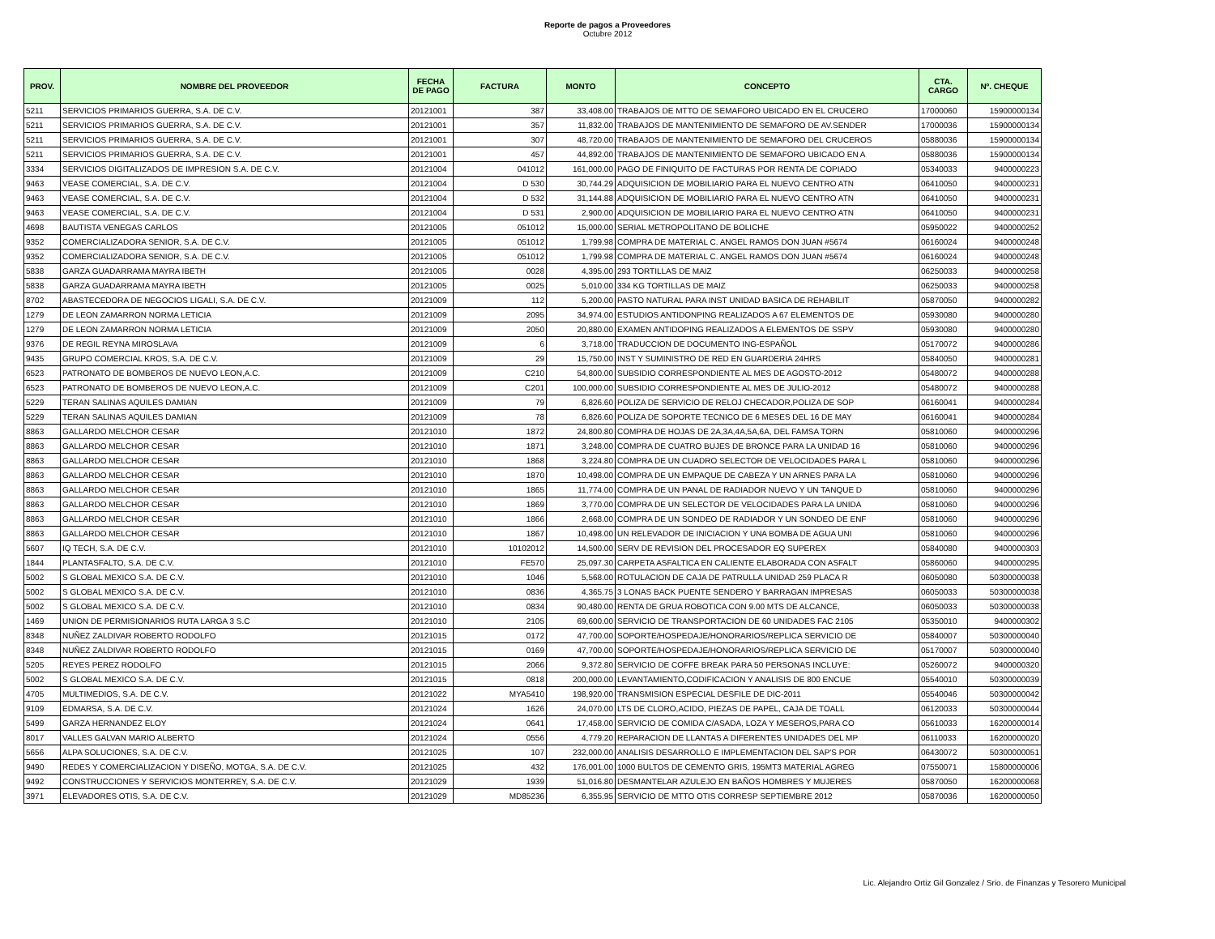Reporte de pagos a Proveedores
Octubre 2012
| PROV. | NOMBRE DEL PROVEEDOR | FECHA DE PAGO | FACTURA | MONTO | CONCEPTO | CTA. CARGO | Nº. CHEQUE |
| --- | --- | --- | --- | --- | --- | --- | --- |
| 5211 | SERVICIOS PRIMARIOS GUERRA, S.A. DE C.V. | 20121001 | 387 | 33,408.00 | TRABAJOS DE MTTO DE SEMAFORO UBICADO EN EL CRUCERO | 17000060 | 15900000134 |
| 5211 | SERVICIOS PRIMARIOS GUERRA, S.A. DE C.V. | 20121001 | 357 | 11,832.00 | TRABAJOS DE MANTENIMIENTO DE SEMAFORO DE AV.SENDER | 17000036 | 15900000134 |
| 5211 | SERVICIOS PRIMARIOS GUERRA, S.A. DE C.V. | 20121001 | 307 | 48,720.00 | TRABAJOS DE MANTENIMIENTO DE SEMAFORO DEL CRUCEROS | 05880036 | 15900000134 |
| 5211 | SERVICIOS PRIMARIOS GUERRA, S.A. DE C.V. | 20121001 | 457 | 44,892.00 | TRABAJOS DE MANTENIMIENTO DE SEMAFORO UBICADO EN A | 05880036 | 15900000134 |
| 3334 | SERVICIOS DIGITALIZADOS DE IMPRESION S.A. DE C.V. | 20121004 | 041012 | 161,000.00 | PAGO DE FINIQUITO DE FACTURAS POR RENTA DE COPIADO | 05340033 | 9400000223 |
| 9463 | VEASE COMERCIAL, S.A. DE C.V. | 20121004 | D 530 | 30,744.29 | ADQUISICION DE MOBILIARIO PARA EL NUEVO CENTRO ATN | 06410050 | 9400000231 |
| 9463 | VEASE COMERCIAL, S.A. DE C.V. | 20121004 | D 532 | 31,144.88 | ADQUISICION DE MOBILIARIO PARA EL NUEVO CENTRO ATN | 06410050 | 9400000231 |
| 9463 | VEASE COMERCIAL, S.A. DE C.V. | 20121004 | D 531 | 2,900.00 | ADQUISICION DE MOBILIARIO PARA EL NUEVO CENTRO ATN | 06410050 | 9400000231 |
| 4698 | BAUTISTA VENEGAS CARLOS | 20121005 | 051012 | 15,000.00 | SERIAL METROPOLITANO DE BOLICHE | 05950022 | 9400000252 |
| 9352 | COMERCIALIZADORA SENIOR, S.A. DE C.V. | 20121005 | 051012 | 1,799.98 | COMPRA DE MATERIAL C. ANGEL RAMOS DON JUAN #5674 | 06160024 | 9400000248 |
| 9352 | COMERCIALIZADORA SENIOR, S.A. DE C.V. | 20121005 | 051012 | 1,799.98 | COMPRA DE MATERIAL C. ANGEL RAMOS DON JUAN #5674 | 06160024 | 9400000248 |
| 5838 | GARZA GUADARRAMA MAYRA IBETH | 20121005 | 0028 | 4,395.00 | 293 TORTILLAS DE MAIZ | 06250033 | 9400000258 |
| 5838 | GARZA GUADARRAMA MAYRA IBETH | 20121005 | 0025 | 5,010.00 | 334 KG TORTILLAS DE MAIZ | 06250033 | 9400000258 |
| 8702 | ABASTECEDORA DE NEGOCIOS LIGALI, S.A. DE C.V. | 20121009 | 112 | 5,200.00 | PASTO NATURAL PARA INST UNIDAD BASICA DE REHABILIT | 05870050 | 9400000282 |
| 1279 | DE LEON ZAMARRON NORMA LETICIA | 20121009 | 2095 | 34,974.00 | ESTUDIOS ANTIDONPING REALIZADOS A 67 ELEMENTOS DE | 05930080 | 9400000280 |
| 1279 | DE LEON ZAMARRON NORMA LETICIA | 20121009 | 2050 | 20,880.00 | EXAMEN ANTIDOPING REALIZADOS A ELEMENTOS DE SSPV | 05930080 | 9400000280 |
| 9376 | DE REGIL REYNA MIROSLAVA | 20121009 | 6 | 3,718.00 | TRADUCCION DE DOCUMENTO ING-ESPAÑOL | 05170072 | 9400000286 |
| 9435 | GRUPO COMERCIAL KROS, S.A. DE C.V. | 20121009 | 29 | 15,750.00 | INST Y SUMINISTRO DE RED EN GUARDERIA 24HRS | 05840050 | 9400000281 |
| 6523 | PATRONATO DE BOMBEROS DE NUEVO LEON,A.C. | 20121009 | C210 | 54,800.00 | SUBSIDIO CORRESPONDIENTE AL MES DE AGOSTO-2012 | 05480072 | 9400000288 |
| 6523 | PATRONATO DE BOMBEROS DE NUEVO LEON,A.C. | 20121009 | C201 | 100,000.00 | SUBSIDIO CORRESPONDIENTE AL MES DE JULIO-2012 | 05480072 | 9400000288 |
| 5229 | TERAN SALINAS AQUILES DAMIAN | 20121009 | 79 | 6,826.60 | POLIZA DE SERVICIO DE RELOJ CHECADOR,POLIZA DE SOP | 06160041 | 9400000284 |
| 5229 | TERAN SALINAS AQUILES DAMIAN | 20121009 | 78 | 6,826.60 | POLIZA DE SOPORTE TECNICO DE 6 MESES DEL 16 DE MAY | 06160041 | 9400000284 |
| 8863 | GALLARDO MELCHOR CESAR | 20121010 | 1872 | 24,800.80 | COMPRA DE HOJAS DE 2A,3A,4A,5A,6A, DEL FAMSA TORN | 05810060 | 9400000296 |
| 8863 | GALLARDO MELCHOR CESAR | 20121010 | 1871 | 3,248.00 | COMPRA DE CUATRO BUJES DE BRONCE PARA LA UNIDAD 16 | 05810060 | 9400000296 |
| 8863 | GALLARDO MELCHOR CESAR | 20121010 | 1868 | 3,224.80 | COMPRA DE UN CUADRO SELECTOR DE VELOCIDADES PARA L | 05810060 | 9400000296 |
| 8863 | GALLARDO MELCHOR CESAR | 20121010 | 1870 | 10,498.00 | COMPRA DE UN EMPAQUE DE CABEZA Y UN ARNES PARA LA | 05810060 | 9400000296 |
| 8863 | GALLARDO MELCHOR CESAR | 20121010 | 1865 | 11,774.00 | COMPRA DE UN PANAL DE RADIADOR NUEVO Y UN TANQUE D | 05810060 | 9400000296 |
| 8863 | GALLARDO MELCHOR CESAR | 20121010 | 1869 | 3,770.00 | COMPRA DE UN SELECTOR DE VELOCIDADES PARA LA UNIDA | 05810060 | 9400000296 |
| 8863 | GALLARDO MELCHOR CESAR | 20121010 | 1866 | 2,668.00 | COMPRA DE UN SONDEO DE RADIADOR Y UN SONDEO DE ENF | 05810060 | 9400000296 |
| 8863 | GALLARDO MELCHOR CESAR | 20121010 | 1867 | 10,498.00 | UN RELEVADOR DE INICIACION Y UNA BOMBA DE AGUA UNI | 05810060 | 9400000296 |
| 5607 | IQ TECH, S.A. DE C.V. | 20121010 | 10102012 | 14,500.00 | SERV DE REVISION DEL PROCESADOR EQ SUPEREX | 05840080 | 9400000303 |
| 1844 | PLANTASFALTO, S.A. DE C.V. | 20121010 | FE570 | 25,097.30 | CARPETA ASFALTICA EN CALIENTE ELABORADA CON ASFALT | 05860060 | 9400000295 |
| 5002 | S GLOBAL MEXICO S.A. DE C.V. | 20121010 | 1046 | 5,568.00 | ROTULACION DE CAJA DE PATRULLA UNIDAD 259 PLACA R | 06050080 | 50300000038 |
| 5002 | S GLOBAL MEXICO S.A. DE C.V. | 20121010 | 0836 | 4,365.75 | 3 LONAS BACK PUENTE SENDERO Y BARRAGAN IMPRESAS | 06050033 | 50300000038 |
| 5002 | S GLOBAL MEXICO S.A. DE C.V. | 20121010 | 0834 | 90,480.00 | RENTA DE GRUA ROBOTICA CON 9.00 MTS DE ALCANCE, | 06050033 | 50300000038 |
| 1469 | UNION DE PERMISIONARIOS RUTA LARGA 3 S.C | 20121010 | 2105 | 69,600.00 | SERVICIO DE TRANSPORTACION DE 60 UNIDADES FAC 2105 | 05350010 | 9400000302 |
| 8348 | NUÑEZ ZALDIVAR ROBERTO RODOLFO | 20121015 | 0172 | 47,700.00 | SOPORTE/HOSPEDAJE/HONORARIOS/REPLICA SERVICIO DE | 05840007 | 50300000040 |
| 8348 | NUÑEZ ZALDIVAR ROBERTO RODOLFO | 20121015 | 0169 | 47,700.00 | SOPORTE/HOSPEDAJE/HONORARIOS/REPLICA SERVICIO DE | 05170007 | 50300000040 |
| 5205 | REYES PEREZ RODOLFO | 20121015 | 2066 | 9,372.80 | SERVICIO DE COFFE BREAK PARA 50 PERSONAS INCLUYE: | 05260072 | 9400000320 |
| 5002 | S GLOBAL MEXICO S.A. DE C.V. | 20121015 | 0818 | 200,000.00 | LEVANTAMIENTO,CODIFICACION Y ANALISIS DE 800 ENCUE | 05540010 | 50300000039 |
| 4705 | MULTIMEDIOS, S.A. DE C.V. | 20121022 | MYA5410 | 198,920.00 | TRANSMISION ESPECIAL DESFILE DE DIC-2011 | 05540046 | 50300000042 |
| 9109 | EDMARSA, S.A. DE C.V. | 20121024 | 1626 | 24,070.00 | LTS DE CLORO,ACIDO, PIEZAS DE PAPEL, CAJA DE TOALL | 06120033 | 50300000044 |
| 5499 | GARZA HERNANDEZ ELOY | 20121024 | 0641 | 17,458.00 | SERVICIO DE COMIDA C/ASADA, LOZA Y MESEROS,PARA CO | 05610033 | 16200000014 |
| 8017 | VALLES GALVAN MARIO ALBERTO | 20121024 | 0556 | 4,779.20 | REPARACION DE LLANTAS A DIFERENTES UNIDADES DEL MP | 06110033 | 16200000020 |
| 5656 | ALPA SOLUCIONES, S.A. DE C.V. | 20121025 | 107 | 232,000.00 | ANALISIS DESARROLLO E IMPLEMENTACION DEL SAP'S POR | 06430072 | 50300000051 |
| 9490 | REDES Y COMERCIALIZACION Y DISEÑO, MOTGA, S.A. DE C.V. | 20121025 | 432 | 176,001.00 | 1000 BULTOS DE CEMENTO GRIS, 195MT3 MATERIAL AGREG | 07550071 | 15800000006 |
| 9492 | CONSTRUCCIONES Y SERVICIOS MONTERREY, S.A. DE C.V. | 20121029 | 1939 | 51,016.80 | DESMANTELAR AZULEJO EN BAÑOS HOMBRES Y MUJERES | 05870050 | 16200000068 |
| 3971 | ELEVADORES OTIS, S.A. DE C.V. | 20121029 | MD85236 | 6,355.95 | SERVICIO DE MTTO OTIS CORRESP SEPTIEMBRE 2012 | 05870036 | 16200000050 |
Lic. Alejandro Ortiz Gil Gonzalez / Srio. de Finanzas y Tesorero Municipal